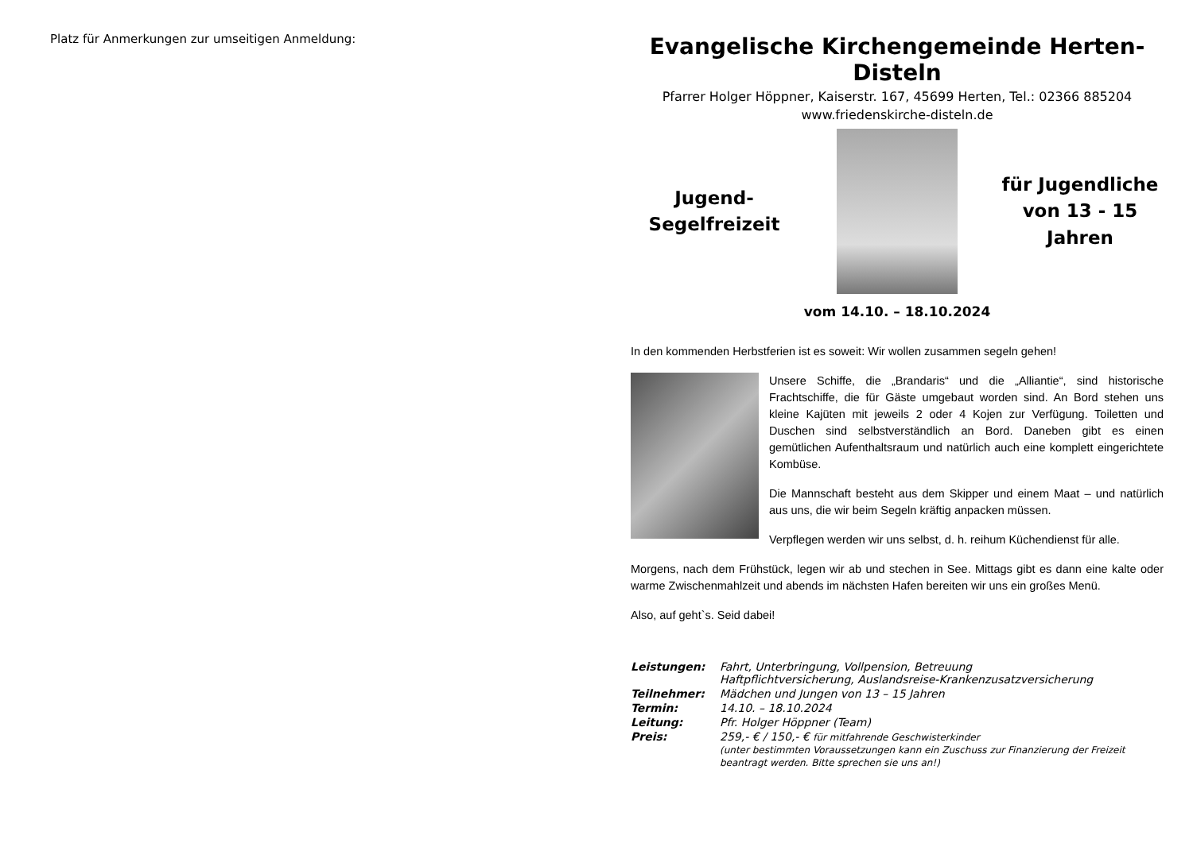Platz für Anmerkungen zur umseitigen Anmeldung:
Evangelische Kirchengemeinde Herten-Disteln
Pfarrer Holger Höppner, Kaiserstr. 167, 45699 Herten, Tel.: 02366 885204
www.friedenskirche-disteln.de
Jugend-
Segelfreizeit
für Jugendliche
von 13 - 15 Jahren
vom 14.10. – 18.10.2024
In den kommenden Herbstferien ist es soweit: Wir wollen zusammen segeln gehen!
Unsere Schiffe, die „Brandaris“ und die „Alliantie“, sind historische Frachtschiffe, die für Gäste umgebaut worden sind. An Bord stehen uns kleine Kajüten mit jeweils 2 oder 4 Kojen zur Verfügung. Toiletten und Duschen sind selbstverständlich an Bord. Daneben gibt es einen gemütlichen Aufenthaltsraum und natürlich auch eine komplett eingerichtete Kombüse.
Die Mannschaft besteht aus dem Skipper und einem Maat – und natürlich aus uns, die wir beim Segeln kräftig anpacken müssen.
Verpflegen werden wir uns selbst, d. h. reihum Küchendienst für alle.
Morgens, nach dem Frühstück, legen wir ab und stechen in See. Mittags gibt es dann eine kalte oder warme Zwischenmahlzeit und abends im nächsten Hafen bereiten wir uns ein großes Menü.
Also, auf geht`s. Seid dabei!
| Leistungen: | Fahrt, Unterbringung, Vollpension, Betreuung Haftpflichtversicherung, Auslandsreise-Krankenzusatzversicherung |
| Teilnehmer: | Mädchen und Jungen von 13 – 15 Jahren |
| Termin: | 14.10. – 18.10.2024 |
| Leitung: | Pfr. Holger Höppner (Team) |
| Preis: | 259,- € / 150,- € für mitfahrende Geschwisterkinder (unter bestimmten Voraussetzungen kann ein Zuschuss zur Finanzierung der Freizeit beantragt werden. Bitte sprechen sie uns an!) |